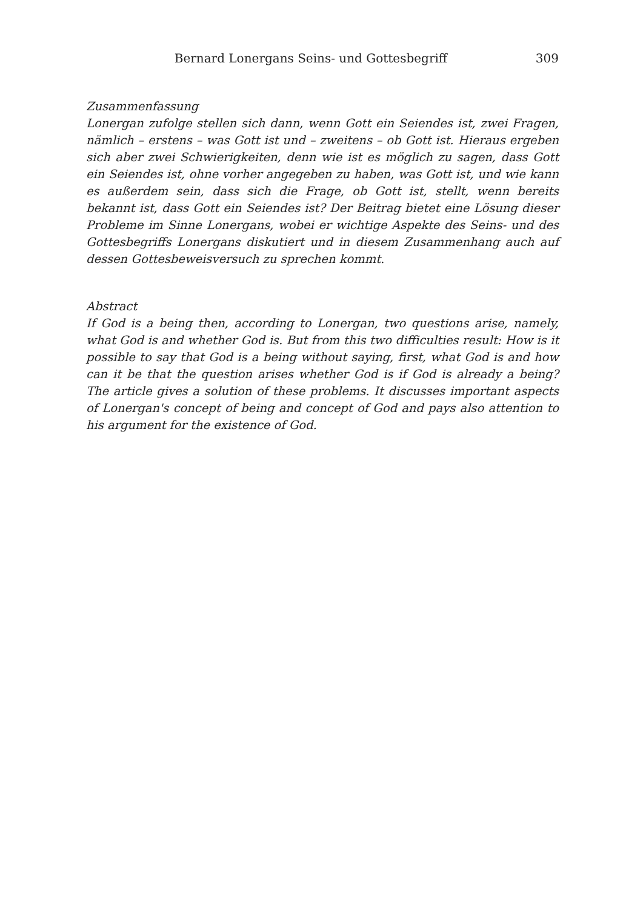Bernard Lonergans Seins- und Gottesbegriff 309
Zusammenfassung
Lonergan zufolge stellen sich dann, wenn Gott ein Seiendes ist, zwei Fragen, nämlich – erstens – was Gott ist und – zweitens – ob Gott ist. Hieraus ergeben sich aber zwei Schwierigkeiten, denn wie ist es möglich zu sagen, dass Gott ein Seiendes ist, ohne vorher angegeben zu haben, was Gott ist, und wie kann es außerdem sein, dass sich die Frage, ob Gott ist, stellt, wenn bereits bekannt ist, dass Gott ein Seiendes ist? Der Beitrag bietet eine Lösung dieser Probleme im Sinne Lonergans, wobei er wichtige Aspekte des Seins- und des Gottesbegriffs Lonergans diskutiert und in diesem Zusammenhang auch auf dessen Gottesbeweisversuch zu sprechen kommt.
Abstract
If God is a being then, according to Lonergan, two questions arise, namely, what God is and whether God is. But from this two difficulties result: How is it possible to say that God is a being without saying, first, what God is and how can it be that the question arises whether God is if God is already a being? The article gives a solution of these problems. It discusses important aspects of Lonergan's concept of being and concept of God and pays also attention to his argument for the existence of God.